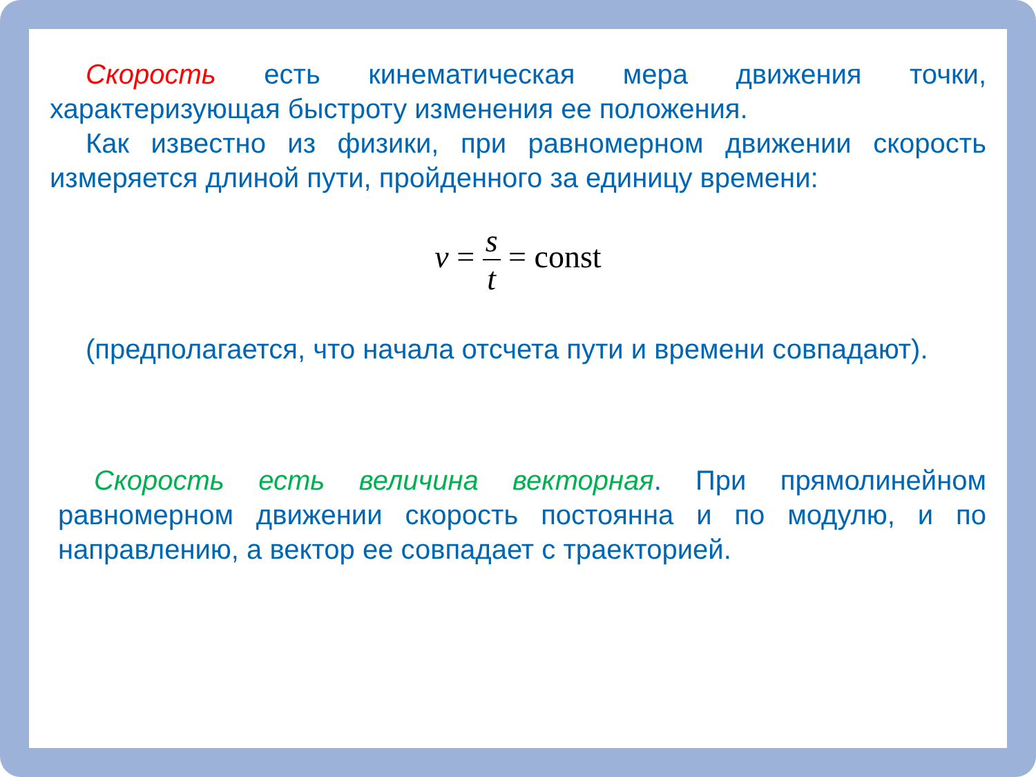Скорость есть кинематическая мера движения точки, характеризующая быстроту изменения ее положения.
Как известно из физики, при равномерном движении скорость измеряется длиной пути, пройденного за единицу времени:
v = s t = const
(предполагается, что начала отсчета пути и времени совпадают).
Скорость есть величина векторная. При прямолинейном равномерном движении скорость постоянна и по модулю, и по направлению, а вектор ее совпадает с траекторией.